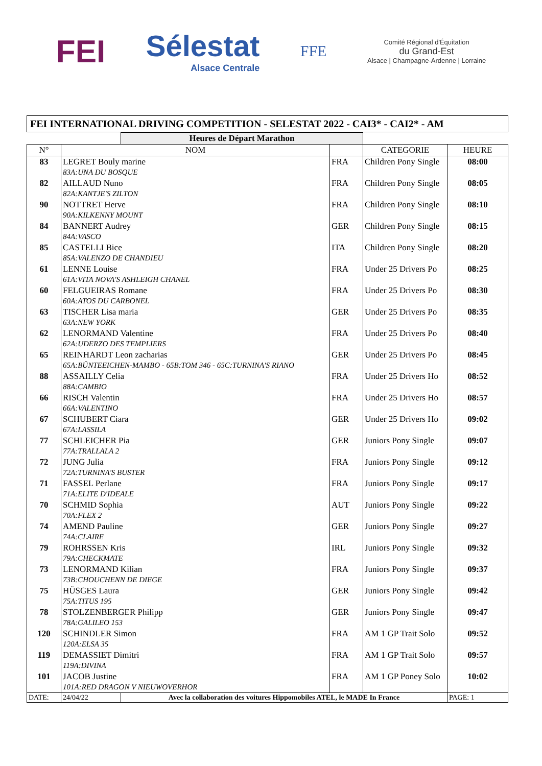FEI Sélestat
Alsace Centrale
FFE
Comité Régional d'Équitation
du Grand-Est
Alsace | Champagne-Ardenne | Lorraine
FEI INTERNATIONAL DRIVING COMPETITION - SELESTAT 2022 - CAI3* - CAI2* - AM
| | | Heures de Départ Marathon | | | |
| N° | NOM | | | CATEGORIE | HEURE |
| 83 | LEGRET Bouly marine 83A:UNA DU BOSQUE | | FRA | Children Pony Single | 08:00 |
| 82 | AILLAUD Nuno 82A:KANTJE'S ZILTON | | FRA | Children Pony Single | 08:05 |
| 90 | NOTTRET Herve 90A:KILKENNY MOUNT | | FRA | Children Pony Single | 08:10 |
| 84 | BANNERT Audrey 84A:VASCO | | GER | Children Pony Single | 08:15 |
| 85 | CASTELLI Bice 85A:VALENZO DE CHANDIEU | | ITA | Children Pony Single | 08:20 |
| 61 | LENNE Louise 61A:VITA NOVA'S ASHLEIGH CHANEL | | FRA | Under 25 Drivers Po | 08:25 |
| 60 | FELGUEIRAS Romane 60A:ATOS DU CARBONEL | | FRA | Under 25 Drivers Po | 08:30 |
| 63 | TISCHER Lisa maria 63A:NEW YORK | | GER | Under 25 Drivers Po | 08:35 |
| 62 | LENORMAND Valentine 62A:UDERZO DES TEMPLIERS | | FRA | Under 25 Drivers Po | 08:40 |
| 65 | REINHARDT Leon zacharias 65A:BÜNTEEICHEN-MAMBO - 65B:TOM 346 - 65C:TURNINA'S RIANO | | GER | Under 25 Drivers Po | 08:45 |
| 88 | ASSAILLY Celia 88A:CAMBIO | | FRA | Under 25 Drivers Ho | 08:52 |
| 66 | RISCH Valentin 66A:VALENTINO | | FRA | Under 25 Drivers Ho | 08:57 |
| 67 | SCHUBERT Ciara 67A:LASSILA | | GER | Under 25 Drivers Ho | 09:02 |
| 77 | SCHLEICHER Pia 77A:TRALLALA 2 | | GER | Juniors Pony Single | 09:07 |
| 72 | JUNG Julia 72A:TURNINA'S BUSTER | | FRA | Juniors Pony Single | 09:12 |
| 71 | FASSEL Perlane 71A:ELITE D'IDEALE | | FRA | Juniors Pony Single | 09:17 |
| 70 | SCHMID Sophia 70A:FLEX 2 | | AUT | Juniors Pony Single | 09:22 |
| 74 | AMEND Pauline 74A:CLAIRE | | GER | Juniors Pony Single | 09:27 |
| 79 | ROHRSSEN Kris 79A:CHECKMATE | | IRL | Juniors Pony Single | 09:32 |
| 73 | LENORMAND Kilian 73B:CHOUCHENN DE DIEGE | | FRA | Juniors Pony Single | 09:37 |
| 75 | HÜSGES Laura 75A:TITUS 195 | | GER | Juniors Pony Single | 09:42 |
| 78 | STOLZENBERGER Philipp 78A:GALILEO 153 | | GER | Juniors Pony Single | 09:47 |
| 120 | SCHINDLER Simon 120A:ELSA 35 | | FRA | AM 1 GP Trait Solo | 09:52 |
| 119 | DEMASSIET Dimitri 119A:DIVINA | | FRA | AM 1 GP Trait Solo | 09:57 |
| 101 | JACOB Justine 101A:RED DRAGON V NIEUWOVERHOR | | FRA | AM 1 GP Poney Solo | 10:02 |
| DATE: | 24/04/22 | Avec la collaboration des voitures Hippomobiles ATEL, le MADE In France | | | PAGE: 1 |